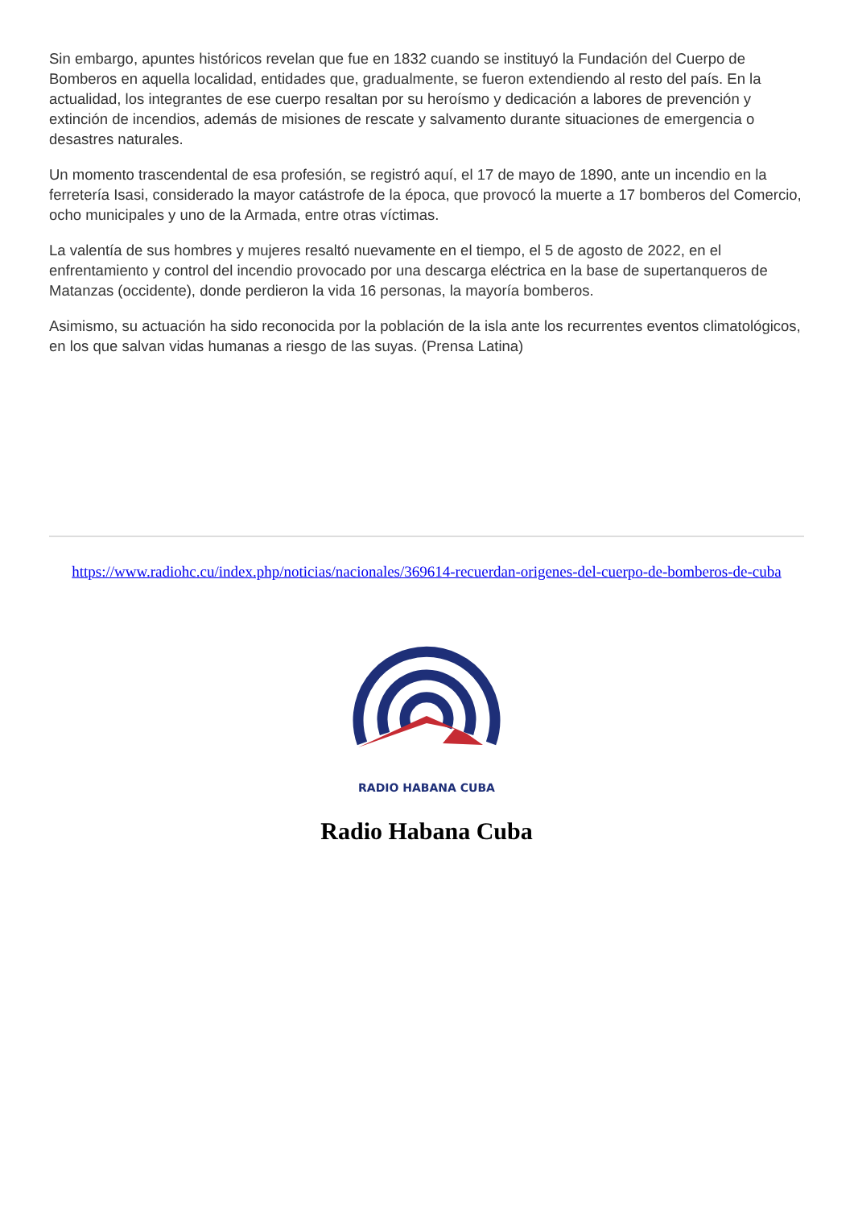Sin embargo, apuntes históricos revelan que fue en 1832 cuando se instituyó la Fundación del Cuerpo de Bomberos en aquella localidad, entidades que, gradualmente, se fueron extendiendo al resto del país. En la actualidad, los integrantes de ese cuerpo resaltan por su heroísmo y dedicación a labores de prevención y extinción de incendios, además de misiones de rescate y salvamento durante situaciones de emergencia o desastres naturales.
Un momento trascendental de esa profesión, se registró aquí, el 17 de mayo de 1890, ante un incendio en la ferretería Isasi, considerado la mayor catástrofe de la época, que provocó la muerte a 17 bomberos del Comercio, ocho municipales y uno de la Armada, entre otras víctimas.
La valentía de sus hombres y mujeres resaltó nuevamente en el tiempo, el 5 de agosto de 2022, en el enfrentamiento y control del incendio provocado por una descarga eléctrica en la base de supertanqueros de Matanzas (occidente), donde perdieron la vida 16 personas, la mayoría bomberos.
Asimismo, su actuación ha sido reconocida por la población de la isla ante los recurrentes eventos climatológicos, en los que salvan vidas humanas a riesgo de las suyas. (Prensa Latina)
https://www.radiohc.cu/index.php/noticias/nacionales/369614-recuerdan-origenes-del-cuerpo-de-bomberos-de-cuba
RADIO HABANA CUBA
Radio Habana Cuba